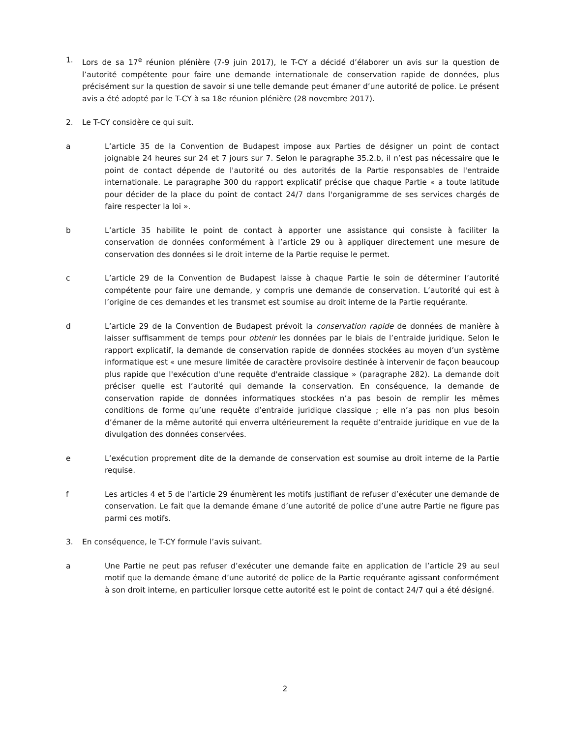1. Lors de sa 17<sup>e</sup> réunion plénière (7-9 juin 2017), le T-CY a décidé d’élaborer un avis sur la question de l’autorité compétente pour faire une demande internationale de conservation rapide de données, plus précisément sur la question de savoir si une telle demande peut émaner d’une autorité de police. Le présent avis a été adopté par le T-CY à sa 18e réunion plénière (28 novembre 2017).
2. Le T-CY considère ce qui suit.
a L’article 35 de la Convention de Budapest impose aux Parties de désigner un point de contact joignable 24 heures sur 24 et 7 jours sur 7. Selon le paragraphe 35.2.b, il n’est pas nécessaire que le point de contact dépende de l'autorité ou des autorités de la Partie responsables de l'entraide internationale. Le paragraphe 300 du rapport explicatif précise que chaque Partie « a toute latitude pour décider de la place du point de contact 24/7 dans l'organigramme de ses services chargés de faire respecter la loi ».
b L’article 35 habilite le point de contact à apporter une assistance qui consiste à faciliter la conservation de données conformément à l’article 29 ou à appliquer directement une mesure de conservation des données si le droit interne de la Partie requise le permet.
c L’article 29 de la Convention de Budapest laisse à chaque Partie le soin de déterminer l’autorité compétente pour faire une demande, y compris une demande de conservation. L’autorité qui est à l’origine de ces demandes et les transmet est soumise au droit interne de la Partie requérante.
d L’article 29 de la Convention de Budapest prévoit la conservation rapide de données de manière à laisser suffisamment de temps pour obtenir les données par le biais de l’entraide juridique. Selon le rapport explicatif, la demande de conservation rapide de données stockées au moyen d’un système informatique est « une mesure limitée de caractère provisoire destinée à intervenir de façon beaucoup plus rapide que l'exécution d'une requête d'entraide classique » (paragraphe 282). La demande doit préciser quelle est l’autorité qui demande la conservation. En conséquence, la demande de conservation rapide de données informatiques stockées n’a pas besoin de remplir les mêmes conditions de forme qu’une requête d’entraide juridique classique ; elle n’a pas non plus besoin d’émaner de la même autorité qui enverra ultérieurement la requête d’entraide juridique en vue de la divulgation des données conservées.
e L’exécution proprement dite de la demande de conservation est soumise au droit interne de la Partie requise.
f Les articles 4 et 5 de l’article 29 énumèrent les motifs justifiant de refuser d’exécuter une demande de conservation. Le fait que la demande émane d’une autorité de police d’une autre Partie ne figure pas parmi ces motifs.
3. En conséquence, le T-CY formule l’avis suivant.
a Une Partie ne peut pas refuser d’exécuter une demande faite en application de l’article 29 au seul motif que la demande émane d’une autorité de police de la Partie requérante agissant conformément à son droit interne, en particulier lorsque cette autorité est le point de contact 24/7 qui a été désigné.
2